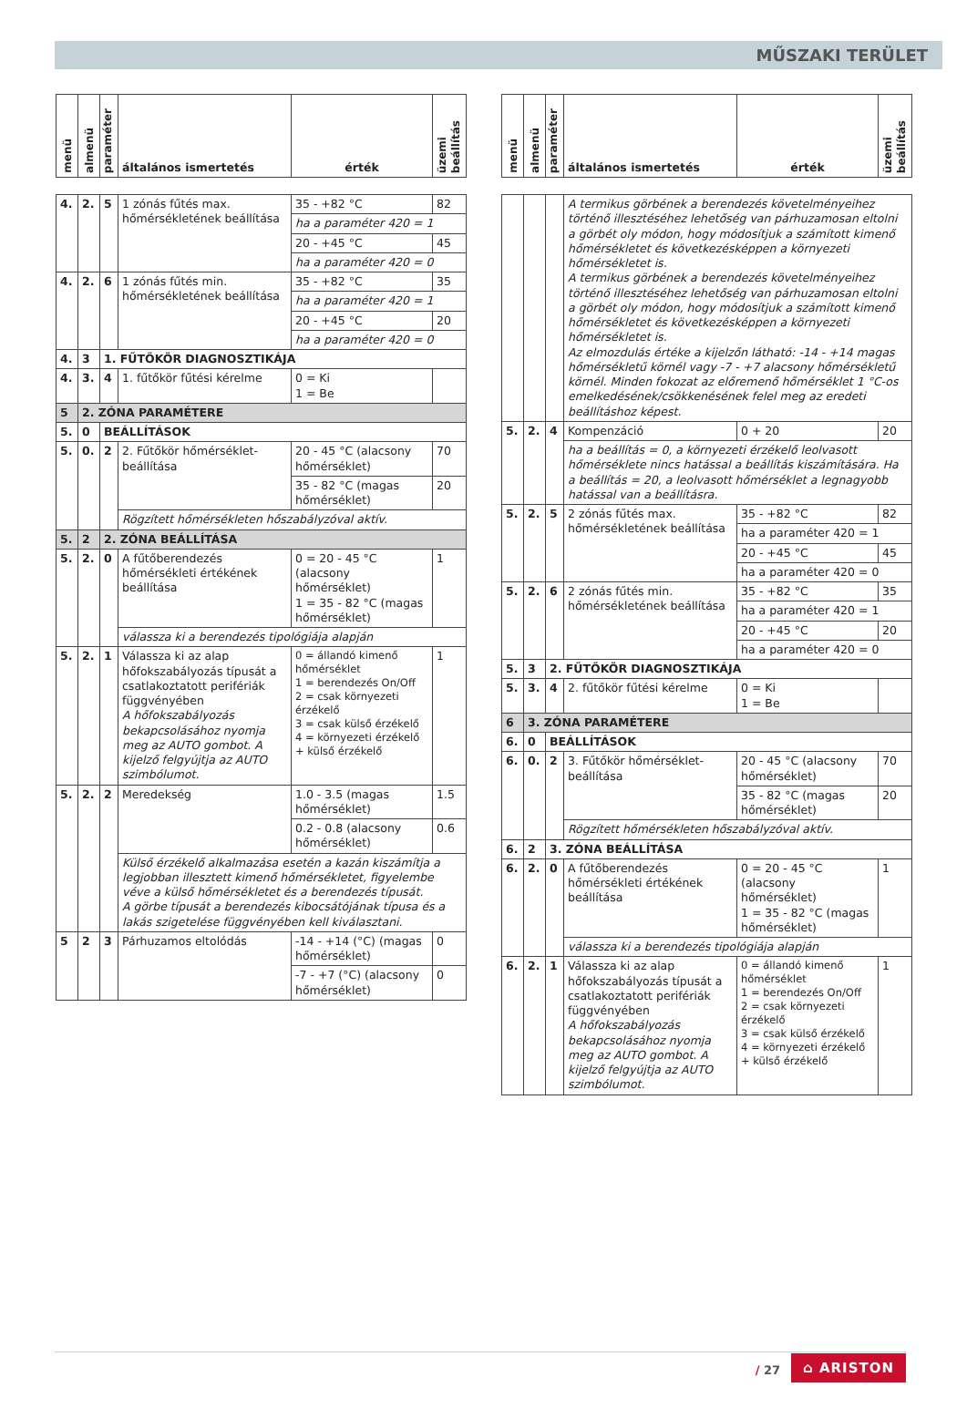MŰSZAKI TERÜLET
| menü | almenü | paraméter | általános ismertetés | érték | üzemi beállítás |
| --- | --- | --- | --- | --- | --- |
| 4. | 2. | 5 | 1 zónás fűtés max. hőmérsékletének beállítása | 35 - +82 °C | 82 |
| | | | | ha a paraméter 420 = 1 | |
| | | | | 20 - +45 °C | 45 |
| | | | | ha a paraméter 420 = 0 | |
| 4. | 2. | 6 | 1 zónás fűtés min. hőmérsékletének beállítása | 35 - +82 °C | 35 |
| | | | | ha a paraméter 420 = 1 | |
| | | | | 20 - +45 °C | 20 |
| | | | | ha a paraméter 420 = 0 | |
| 4. | 3 | 1. FŰTŐKÖR DIAGNOSZTIKÁJA | | | |
| 4. | 3. | 4 | 1. fűtőkör fűtési kérelme | 0 = Ki 1 = Be | |
| 5 | 2. ZÓNA PARAMÉTERE | | | | |
| 5. | 0 | BEÁLLÍTÁSOK | | | |
| 5. | 0. | 2 | 2. Fűtőkör hőmérséklet-beállítása | 20 - 45 °C (alacsony hőmérséklet) | 70 |
| | | | | 35 - 82 °C (magas hőmérséklet) | 20 |
| | | | Rögzített hőmérsékleten hőszabályzóval aktív. | | |
| 5. | 2 | 2. ZÓNA BEÁLLÍTÁSA | | | |
| 5. | 2. | 0 | A fűtőberendezés hőmérsékleti értékének beállítása | 0 = 20 - 45 °C (alacsony hőmérséklet) 1 = 35 - 82 °C (magas hőmérséklet) | 1 |
| | | | válassza ki a berendezés tipológiája alapján | | |
| 5. | 2. | 1 | Válassza ki az alap hőfokszabályozás típusát a csatlakoztatott perifériák függvényében A hőfokszabályozás bekapcsolásához nyomja meg az AUTO gombot. A kijelző felgyújtja az AUTO szimbólumot. | 0 = állandó kimenő hőmérséklet 1 = berendezés On/Off 2 = csak környezeti érzékelő 3 = csak külső érzékelő 4 = környezeti érzékelő + külső érzékelő | 1 |
| 5. | 2. | 2 | Meredekség | 1.0 - 3.5 (magas hőmérséklet) | 1.5 |
| | | | | 0.2 - 0.8 (alacsony hőmérséklet) | 0.6 |
| | | | Külső érzékelő alkalmazása esetén a kazán kiszámítja a legjobban illesztett kimenő hőmérsékletet, figyelembe véve a külső hőmérsékletet és a berendezés típusát. A görbe típusát a berendezés kibocsátójának típusa és a lakás szigetelése függvényében kell kiválasztani. | | |
| 5 | 2 | 3 | Párhuzamos eltolódás | -14 - +14 (°C) (magas hőmérséklet) | 0 |
| | | | | -7 - +7 (°C) (alacsony hőmérséklet) | 0 |
| menü | almenü | paraméter | általános ismertetés | érték | üzemi beállítás |
| --- | --- | --- | --- | --- | --- |
| | | | A termikus görbének a berendezés követelményeihez történő illesztéséhez lehetőség van párhuzamosan eltolni a görbét oly módon, hogy módosítjuk a számított kimenő hőmérsékletet és következésképpen a környezeti hőmérsékletet is. A termikus görbének a berendezés követelményeihez történő illesztéséhez lehetőség van párhuzamosan eltolni a görbét oly módon, hogy módosítjuk a számított kimenő hőmérsékletet és következésképpen a környezeti hőmérsékletet is. Az elmozdulás értéke a kijelzőn látható: -14 - +14 magas hőmérsékletű körnél vagy -7 - +7 alacsony hőmérsékletű körnél. Minden fokozat az előremenő hőmérséklet 1 °C-os emelkedésének/csökkenésének felel meg az eredeti beállításhoz képest. | | |
| 5. | 2. | 4 | Kompenzáció | 0 + 20 | 20 |
| | | | ha a beállítás = 0, a környezeti érzékelő leolvasott hőmérséklete nincs hatással a beállítás kiszámítására. Ha a beállítás = 20, a leolvasott hőmérséklet a legnagyobb hatással van a beállításra. | | |
| 5. | 2. | 5 | 2 zónás fűtés max. hőmérsékletének beállítása | 35 - +82 °C | 82 |
| | | | | ha a paraméter 420 = 1 | |
| | | | | 20 - +45 °C | 45 |
| | | | | ha a paraméter 420 = 0 | |
| 5. | 2. | 6 | 2 zónás fűtés min. hőmérsékletének beállítása | 35 - +82 °C | 35 |
| | | | | ha a paraméter 420 = 1 | |
| | | | | 20 - +45 °C | 20 |
| | | | | ha a paraméter 420 = 0 | |
| 5. | 3 | 2. FŰTŐKÖR DIAGNOSZTIKÁJA | | | |
| 5. | 3. | 4 | 2. fűtőkör fűtési kérelme | 0 = Ki 1 = Be | |
| 6 | 3. ZÓNA PARAMÉTERE | | | | |
| 6. | 0 | BEÁLLÍTÁSOK | | | |
| 6. | 0. | 2 | 3. Fűtőkör hőmérséklet-beállítása | 20 - 45 °C (alacsony hőmérséklet) | 70 |
| | | | | 35 - 82 °C (magas hőmérséklet) | 20 |
| | | | Rögzített hőmérsékleten hőszabályzóval aktív. | | |
| 6. | 2 | 3. ZÓNA BEÁLLÍTÁSA | | | |
| 6. | 2. | 0 | A fűtőberendezés hőmérsékleti értékének beállítása | 0 = 20 - 45 °C (alacsony hőmérséklet) 1 = 35 - 82 °C (magas hőmérséklet) | 1 |
| | | | válassza ki a berendezés tipológiája alapján | | |
| 6. | 2. | 1 | Válassza ki az alap hőfokszabályozás típusát a csatlakoztatott perifériák függvényében A hőfokszabályozás bekapcsolásához nyomja meg az AUTO gombot. A kijelző felgyújtja az AUTO szimbólumot. | 0 = állandó kimenő hőmérséklet 1 = berendezés On/Off 2 = csak környezeti érzékelő 3 = csak külső érzékelő 4 = környezeti érzékelő + külső érzékelő | 1 |
/ 27
⌂ ARISTON